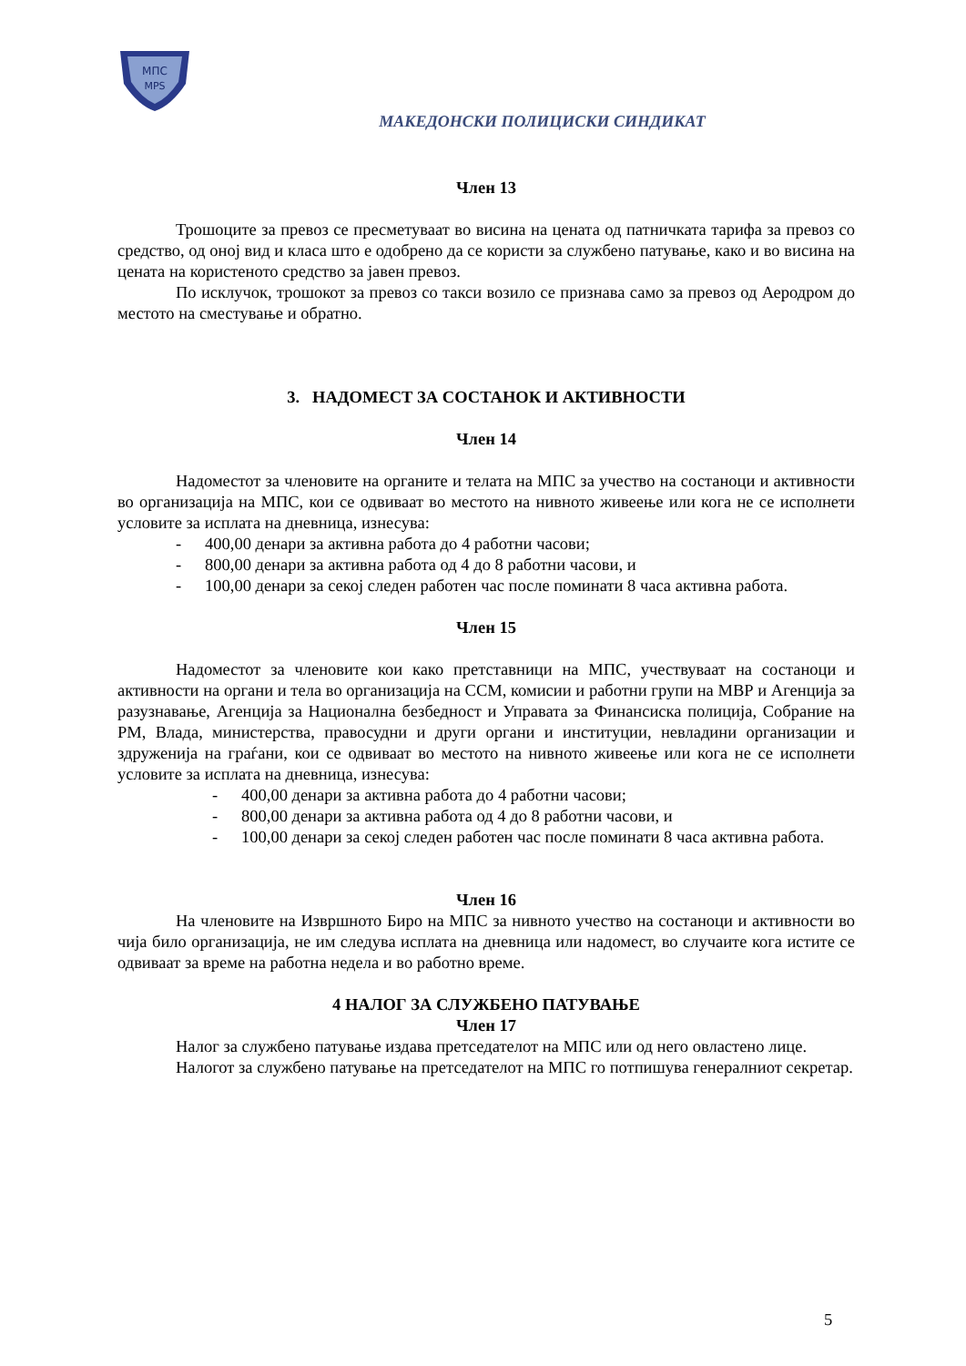МПС
MPS
МАКЕДОНСКИ ПОЛИЦИСКИ СИНДИКАТ
Член 13
Трошоците за превоз се пресметуваат во висина на цената од патничката тарифа за превоз со средство, од оној вид и класа што е одобрено да се користи за службено патување, како и во висина на цената на користеното средство за јавен превоз.
По исклучок, трошокот за превоз со такси возило се признава само за превоз од Аеродром до местото на сместување и обратно.
3. НАДОМЕСТ ЗА СОСТАНОК И АКТИВНОСТИ
Член 14
Надоместот за членовите на органите и телата на МПС за учество на состаноци и активности во организација на МПС, кои се одвиваат во местото на нивното живеење или кога не се исполнети условите за исплата на дневница, изнесува:
- 400,00 денари за активна работа до 4 работни часови;
- 800,00 денари за активна работа од 4 до 8 работни часови, и
- 100,00 денари за секој следен работен час после поминати 8 часа активна работа.
Член 15
Надоместот за членовите кои како претставници на МПС, учествуваат на состаноци и активности на органи и тела во организација на ССМ, комисии и работни групи на МВР и Агенција за разузнавање, Агенција за Национална безбедност и Управата за Финансиска полиција, Собрание на РМ, Влада, министерства, правосудни и други органи и институции, невладини организации и здруженија на граѓани, кои се одвиваат во местото на нивното живеење или кога не се исполнети условите за исплата на дневница, изнесува:
- 400,00 денари за активна работа до 4 работни часови;
- 800,00 денари за активна работа од 4 до 8 работни часови, и
- 100,00 денари за секој следен работен час после поминати 8 часа активна работа.
Член 16
На членовите на Извршното Биро на МПС за нивното учество на состаноци и активности во чија било организација, не им следува исплата на дневница или надомест, во случаите кога истите се одвиваат за време на работна недела и во работно време.
4 НАЛОГ ЗА СЛУЖБЕНО ПАТУВАЊЕ
Член 17
Налог за службено патување издава претседателот на МПС или од него овластено лице.
Налогот за службено патување на претседателот на МПС го потпишува генералниот секретар.
5